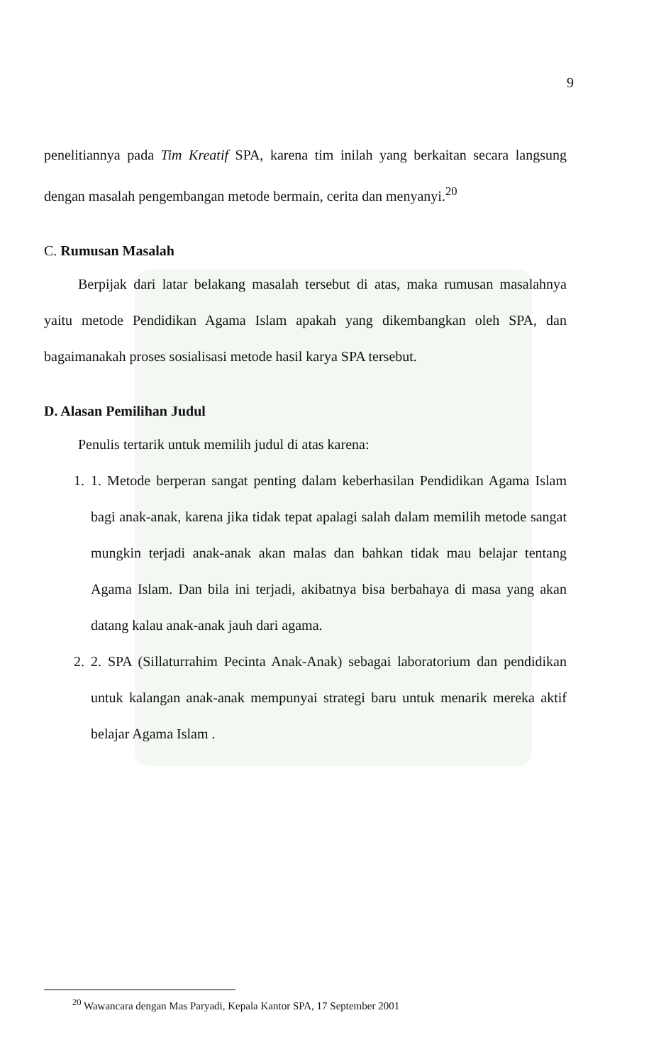9
penelitiannya pada Tim Kreatif SPA, karena tim inilah yang berkaitan secara langsung dengan masalah pengembangan metode bermain, cerita dan menyanyi.<sup>20</sup>
C. Rumusan Masalah
Berpijak dari latar belakang masalah tersebut di atas, maka rumusan masalahnya yaitu metode Pendidikan Agama Islam apakah yang dikembangkan oleh SPA, dan bagaimanakah proses sosialisasi metode hasil karya SPA tersebut.
D. Alasan Pemilihan Judul
Penulis tertarik untuk memilih judul di atas karena:
1. 1. Metode berperan sangat penting dalam keberhasilan Pendidikan Agama Islam bagi anak-anak, karena jika tidak tepat apalagi salah dalam memilih metode sangat mungkin terjadi anak-anak akan malas dan bahkan tidak mau belajar tentang Agama Islam. Dan bila ini terjadi, akibatnya bisa berbahaya di masa yang akan datang kalau anak-anak jauh dari agama.
2. 2. SPA (Sillaturrahim Pecinta Anak-Anak) sebagai laboratorium dan pendidikan untuk kalangan anak-anak mempunyai strategi baru untuk menarik mereka aktif belajar Agama Islam .
<sup>20</sup> Wawancara dengan Mas Paryadi, Kepala Kantor SPA, 17 September 2001